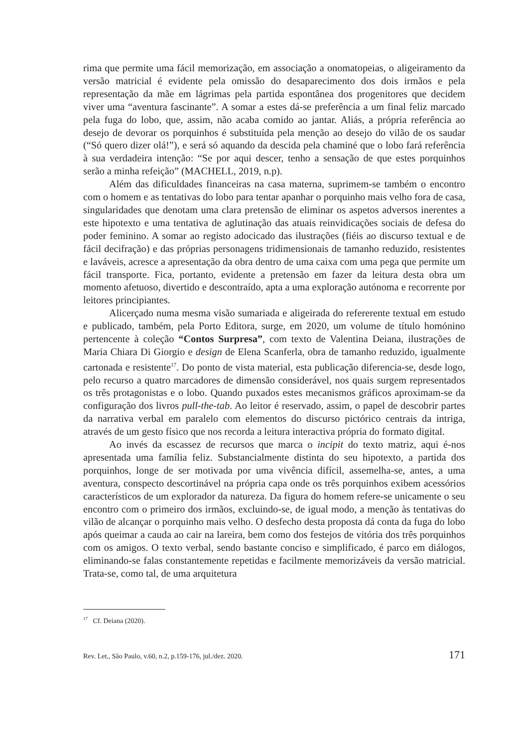rima que permite uma fácil memorização, em associação a onomatopeias, o aligeiramento da versão matricial é evidente pela omissão do desaparecimento dos dois irmãos e pela representação da mãe em lágrimas pela partida espontânea dos progenitores que decidem viver uma “aventura fascinante”. A somar a estes dá-se preferência a um final feliz marcado pela fuga do lobo, que, assim, não acaba comido ao jantar. Aliás, a própria referência ao desejo de devorar os porquinhos é substituída pela menção ao desejo do vilão de os saudar (“Só quero dizer olá!”), e será só aquando da descida pela chaminé que o lobo fará referência à sua verdadeira intenção: “Se por aqui descer, tenho a sensação de que estes porquinhos serão a minha refeição” (MACHELL, 2019, n.p).
Além das dificuldades financeiras na casa materna, suprimem-se também o encontro com o homem e as tentativas do lobo para tentar apanhar o porquinho mais velho fora de casa, singularidades que denotam uma clara pretensão de eliminar os aspetos adversos inerentes a este hipotexto e uma tentativa de aglutinação das atuais reinvidicações sociais de defesa do poder feminino. A somar ao registo adocicado das ilustrações (fiéis ao discurso textual e de fácil decifração) e das próprias personagens tridimensionais de tamanho reduzido, resistentes e laváveis, acresce a apresentação da obra dentro de uma caixa com uma pega que permite um fácil transporte. Fica, portanto, evidente a pretensão em fazer da leitura desta obra um momento afetuoso, divertido e descontraído, apta a uma exploração autónoma e recorrente por leitores principiantes.
Alicerçado numa mesma visão sumariada e aligeirada do refererente textual em estudo e publicado, também, pela Porto Editora, surge, em 2020, um volume de título homónino pertencente à coleção “Contos Surpresa”, com texto de Valentina Deiana, ilustrações de Maria Chiara Di Giorgio e design de Elena Scanferla, obra de tamanho reduzido, igualmente cartonada e resistente<sup>17</sup>. Do ponto de vista material, esta publicação diferencia-se, desde logo, pelo recurso a quatro marcadores de dimensão considerável, nos quais surgem representados os três protagonistas e o lobo. Quando puxados estes mecanismos gráficos aproximam-se da configuração dos livros pull-the-tab. Ao leitor é reservado, assim, o papel de descobrir partes da narrativa verbal em paralelo com elementos do discurso pictórico centrais da intriga, através de um gesto físico que nos recorda a leitura interactiva própria do formato digital.
Ao invés da escassez de recursos que marca o incipit do texto matriz, aqui é-nos apresentada uma família feliz. Substancialmente distinta do seu hipotexto, a partida dos porquinhos, longe de ser motivada por uma vivência difícil, assemelha-se, antes, a uma aventura, conspecto descortinável na própria capa onde os três porquinhos exibem acessórios característicos de um explorador da natureza. Da figura do homem refere-se unicamente o seu encontro com o primeiro dos irmãos, excluindo-se, de igual modo, a menção às tentativas do vilão de alcançar o porquinho mais velho. O desfecho desta proposta dá conta da fuga do lobo após queimar a cauda ao cair na lareira, bem como dos festejos de vitória dos três porquinhos com os amigos. O texto verbal, sendo bastante conciso e simplificado, é parco em diálogos, eliminando-se falas constantemente repetidas e facilmente memorizáveis da versão matricial. Trata-se, como tal, de uma arquitetura
<sup>17</sup> Cf. Deiana (2020).
Rev. Let., São Paulo, v.60, n.2, p.159-176, jul./dez. 2020. 171